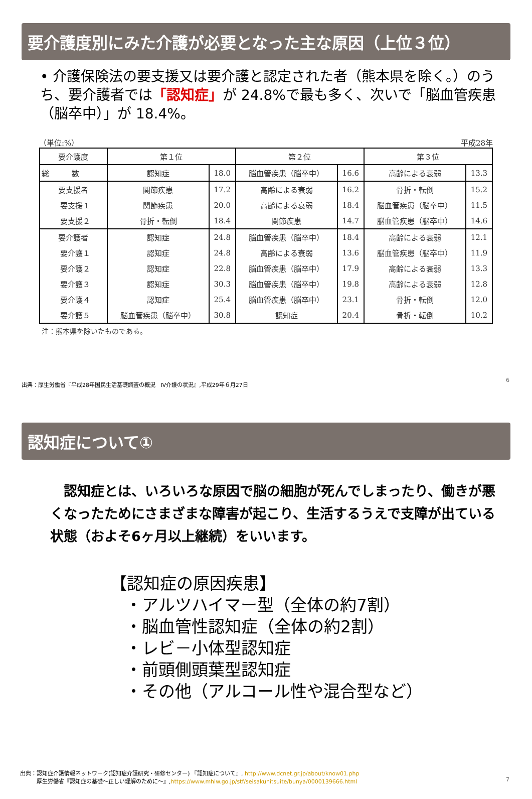要介護度別にみた介護が必要となった主な原因（上位３位）
• 介護保険法の要支援又は要介護と認定された者（熊本県を除く。）のうち、要介護者では「認知症」が 24.8%で最も多く、次いで「脳血管疾患（脳卒中）」が 18.4%。
（単位:%） 平成28年
| 要介護度 | 第１位 | | 第２位 | | 第３位 | |
| --- | --- | --- | --- | --- | --- | --- |
| 総 数 | 認知症 | 18.0 | 脳血管疾患（脳卒中） | 16.6 | 高齢による衰弱 | 13.3 |
| 要支援者 | 関節疾患 | 17.2 | 高齢による衰弱 | 16.2 | 骨折・転倒 | 15.2 |
| 要支援１ | 関節疾患 | 20.0 | 高齢による衰弱 | 18.4 | 脳血管疾患（脳卒中） | 11.5 |
| 要支援２ | 骨折・転倒 | 18.4 | 関節疾患 | 14.7 | 脳血管疾患（脳卒中） | 14.6 |
| 要介護者 | 認知症 | 24.8 | 脳血管疾患（脳卒中） | 18.4 | 高齢による衰弱 | 12.1 |
| 要介護１ | 認知症 | 24.8 | 高齢による衰弱 | 13.6 | 脳血管疾患（脳卒中） | 11.9 |
| 要介護２ | 認知症 | 22.8 | 脳血管疾患（脳卒中） | 17.9 | 高齢による衰弱 | 13.3 |
| 要介護３ | 認知症 | 30.3 | 脳血管疾患（脳卒中） | 19.8 | 高齢による衰弱 | 12.8 |
| 要介護４ | 認知症 | 25.4 | 脳血管疾患（脳卒中） | 23.1 | 骨折・転倒 | 12.0 |
| 要介護５ | 脳血管疾患（脳卒中） | 30.8 | 認知症 | 20.4 | 骨折・転倒 | 10.2 |
注：熊本県を除いたものである。
出典：厚生労働省『平成28年国民生活基礎調査の概況　Ⅳ介護の状況』,平成29年６月27日
6
認知症について①
　認知症とは、いろいろな原因で脳の細胞が死んでしまったり、働きが悪くなったためにさまざまな障害が起こり、生活するうえで支障が出ている状態（およそ6ヶ月以上継続）をいいます。
【認知症の原因疾患】
・アルツハイマー型（全体の約7割）
・脳血管性認知症（全体の約2割）
・レビ－小体型認知症
・前頭側頭葉型認知症
・その他（アルコール性や混合型など）
出典：認知症介護情報ネットワーク(認知症介護研究・研修センター) 『認知症について』, http://www.dcnet.gr.jp/about/know01.php
　　　厚生労働省『認知症の基礎～正しい理解のために～』,https://www.mhlw.go.jp/stf/seisakunitsuite/bunya/0000139666.html
7